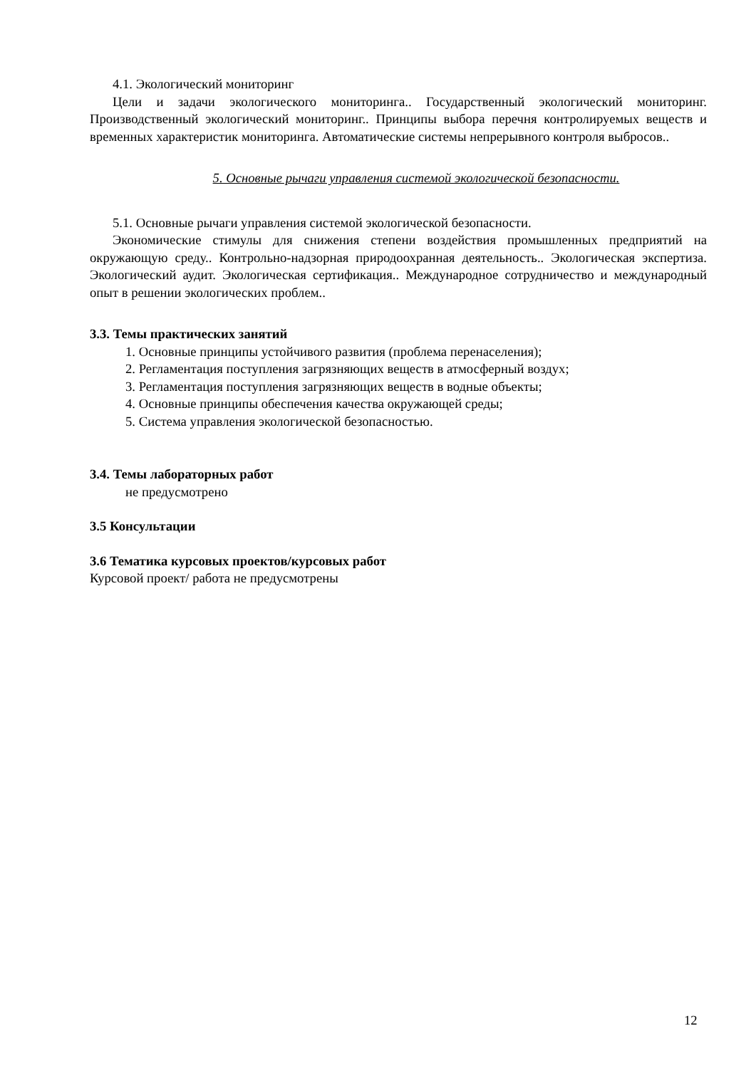4.1. Экологический мониторинг
Цели и задачи экологического мониторинга.. Государственный экологический мониторинг. Производственный экологический мониторинг.. Принципы выбора перечня контролируемых веществ и временных характеристик мониторинга. Автоматические системы непрерывного контроля выбросов..
5. Основные рычаги управления системой экологической безопасности.
5.1. Основные рычаги управления системой экологической безопасности.
Экономические стимулы для снижения степени воздействия промышленных предприятий на окружающую среду.. Контрольно-надзорная природоохранная деятельность.. Экологическая экспертиза. Экологический аудит. Экологическая сертификация.. Международное сотрудничество и международный опыт в решении экологических проблем..
3.3. Темы практических занятий
1. Основные принципы устойчивого развития (проблема перенаселения);
2. Регламентация поступления загрязняющих веществ в атмосферный воздух;
3. Регламентация поступления загрязняющих веществ в водные объекты;
4. Основные принципы обеспечения качества окружающей среды;
5. Система управления экологической безопасностью.
3.4. Темы лабораторных работ
не предусмотрено
3.5 Консультации
3.6 Тематика курсовых проектов/курсовых работ
Курсовой проект/ работа не предусмотрены
12